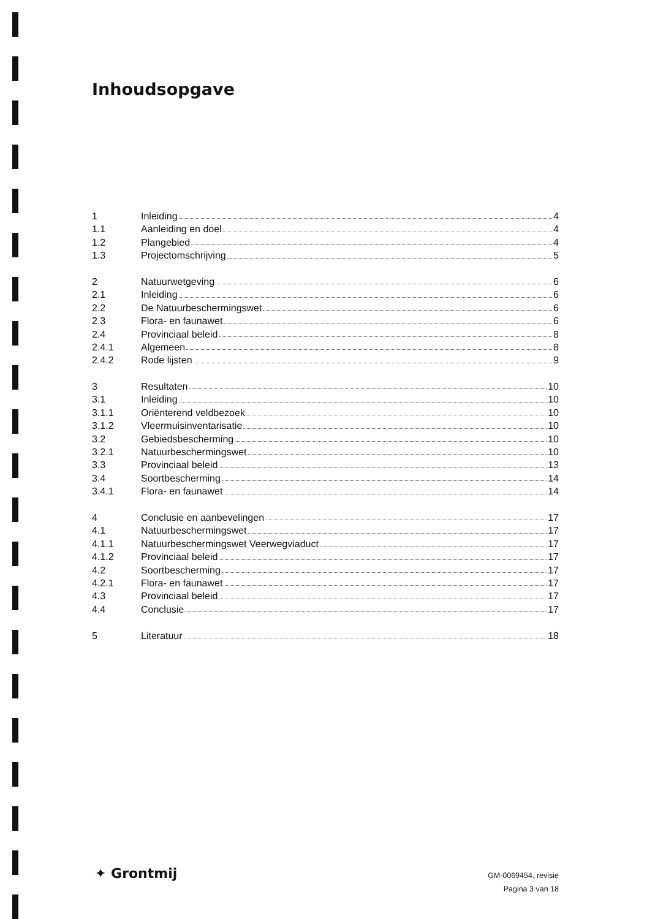Inhoudsopgave
1 Inleiding 4
1.1 Aanleiding en doel 4
1.2 Plangebied 4
1.3 Projectomschrijving 5
2 Natuurwetgeving 6
2.1 Inleiding 6
2.2 De Natuurbeschermingswet 6
2.3 Flora- en faunawet 6
2.4 Provinciaal beleid 8
2.4.1 Algemeen 8
2.4.2 Rode lijsten 9
3 Resultaten 10
3.1 Inleiding 10
3.1.1 Oriënterend veldbezoek 10
3.1.2 Vleermuisinventarisatie 10
3.2 Gebiedsbescherming 10
3.2.1 Natuurbeschermingswet 10
3.3 Provinciaal beleid 13
3.4 Soortbescherming 14
3.4.1 Flora- en faunawet 14
4 Conclusie en aanbevelingen 17
4.1 Natuurbeschermingswet 17
4.1.1 Natuurbeschermingswet Veerwegviaduct 17
4.1.2 Provinciaal beleid 17
4.2 Soortbescherming 17
4.2.1 Flora- en faunawet 17
4.3 Provinciaal beleid 17
4.4 Conclusie 17
5 Literatuur 18
✦ Grontmij
GM-0069454, revisie
Pagina 3 van 18